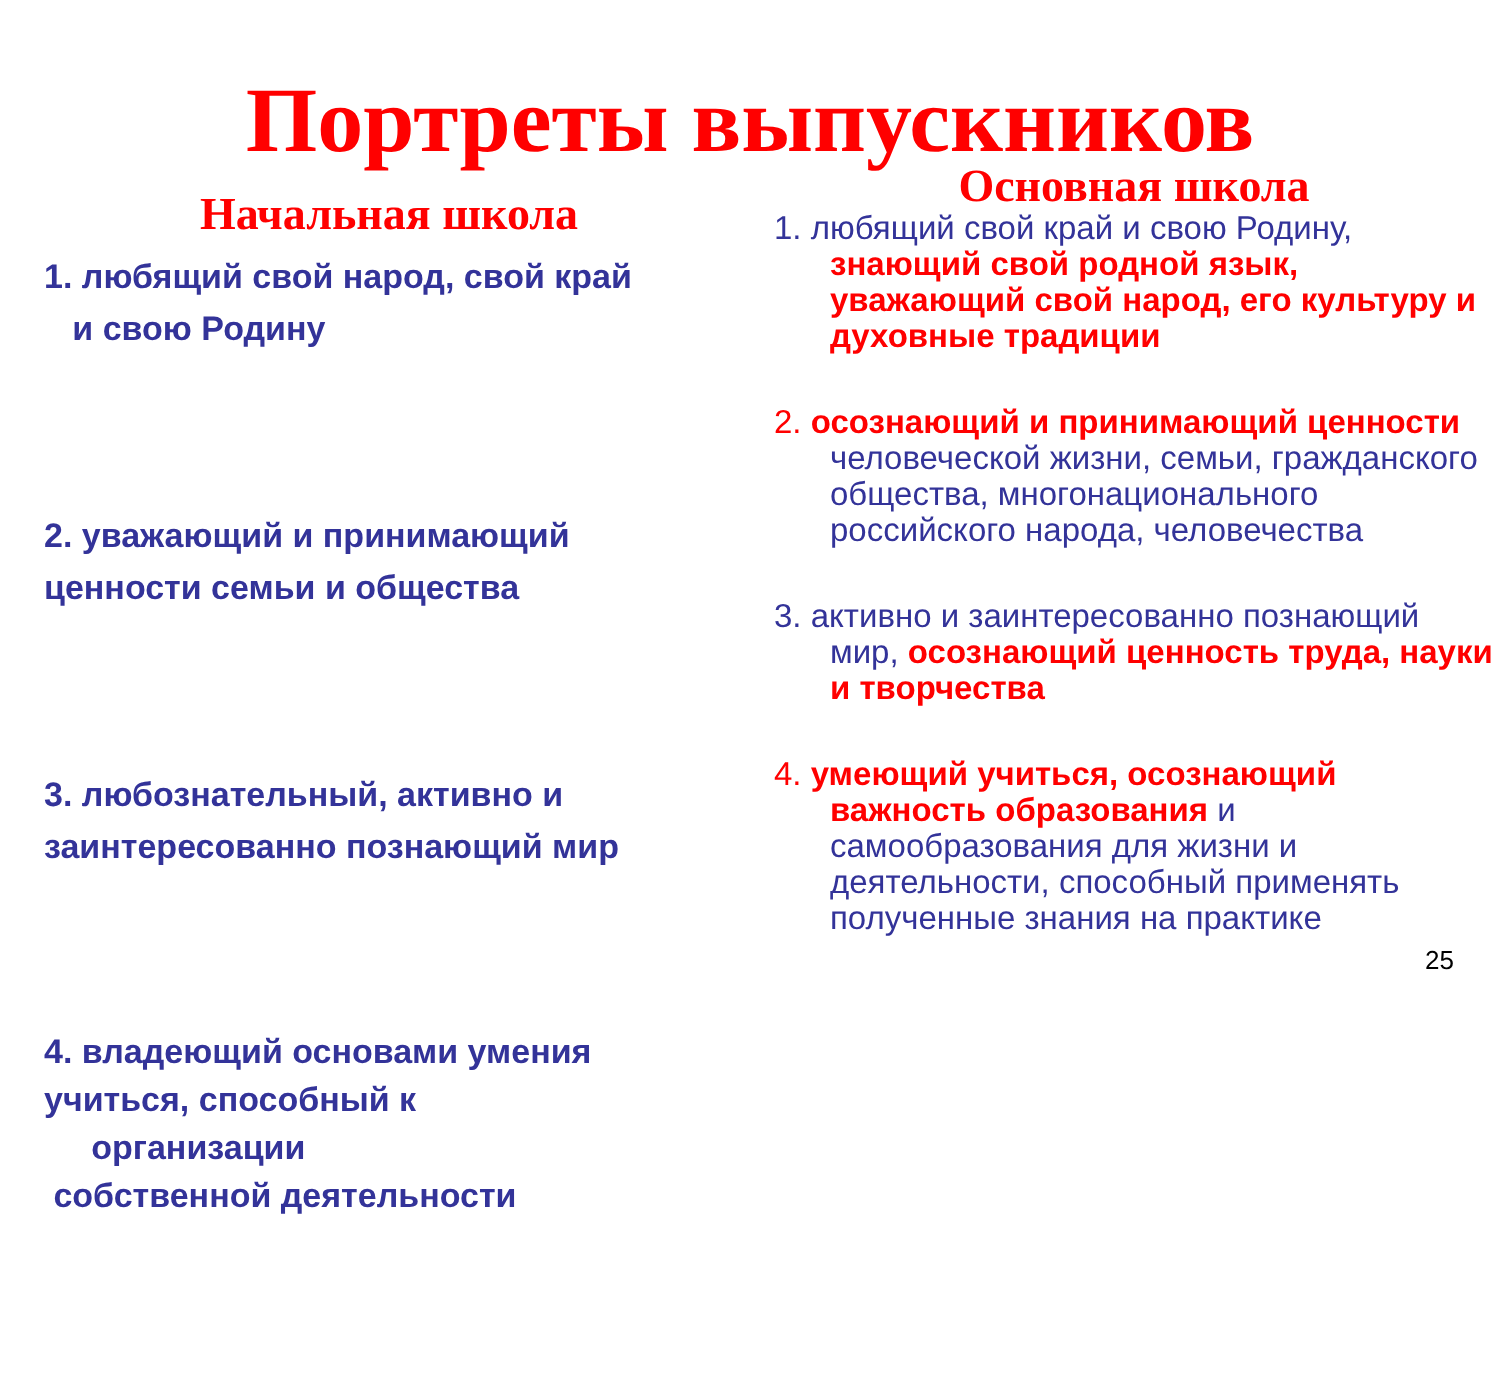Портреты выпускников
Начальная школа
1. любящий свой народ, свой край
и свою Родину
2. уважающий и принимающий
ценности семьи и общества
3. любознательный, активно и
заинтересованно познающий мир
4. владеющий основами умения
учиться, способный к
организации
собственной деятельности
Основная школа
1. любящий свой край и свою Родину, знающий свой родной язык, уважающий свой народ, его культуру и духовные традиции
2. осознающий и принимающий ценности человеческой жизни, семьи, гражданского общества, многонационального российского народа, человечества
3. активно и заинтересованно познающий мир, осознающий ценность труда, науки и творчества
4. умеющий учиться, осознающий важность образования и самообразования для жизни и деятельности, способный применять полученные знания на практике
25